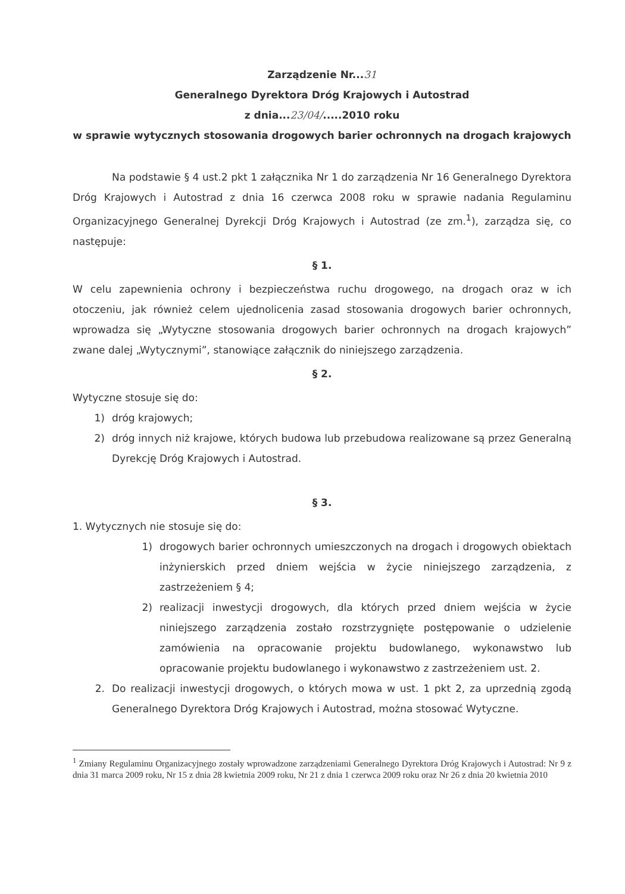Zarządzenie Nr...31
Generalnego Dyrektora Dróg Krajowych i Autostrad
z dnia...23/04/.....2010 roku
w sprawie wytycznych stosowania drogowych barier ochronnych na drogach krajowych
Na podstawie § 4 ust.2 pkt 1 załącznika Nr 1 do zarządzenia Nr 16 Generalnego Dyrektora Dróg Krajowych i Autostrad z dnia 16 czerwca 2008 roku w sprawie nadania Regulaminu Organizacyjnego Generalnej Dyrekcji Dróg Krajowych i Autostrad (ze zm.<sup>1</sup>), zarządza się, co następuje:
§ 1.
W celu zapewnienia ochrony i bezpieczeństwa ruchu drogowego, na drogach oraz w ich otoczeniu, jak również celem ujednolicenia zasad stosowania drogowych barier ochronnych, wprowadza się „Wytyczne stosowania drogowych barier ochronnych na drogach krajowych” zwane dalej „Wytycznymi”, stanowiące załącznik do niniejszego zarządzenia.
§ 2.
Wytyczne stosuje się do:
1) dróg krajowych;
2) dróg innych niż krajowe, których budowa lub przebudowa realizowane są przez Generalną Dyrekcję Dróg Krajowych i Autostrad.
§ 3.
1. Wytycznych nie stosuje się do:
1) drogowych barier ochronnych umieszczonych na drogach i drogowych obiektach inżynierskich przed dniem wejścia w życie niniejszego zarządzenia, z zastrzeżeniem § 4;
2) realizacji inwestycji drogowych, dla których przed dniem wejścia w życie niniejszego zarządzenia zostało rozstrzygnięte postępowanie o udzielenie zamówienia na opracowanie projektu budowlanego, wykonawstwo lub opracowanie projektu budowlanego i wykonawstwo z zastrzeżeniem ust. 2.
2. Do realizacji inwestycji drogowych, o których mowa w ust. 1 pkt 2, za uprzednią zgodą Generalnego Dyrektora Dróg Krajowych i Autostrad, można stosować Wytyczne.
<sup>1</sup> Zmiany Regulaminu Organizacyjnego zostały wprowadzone zarządzeniami Generalnego Dyrektora Dróg Krajowych i Autostrad: Nr 9 z dnia 31 marca 2009 roku, Nr 15 z dnia 28 kwietnia 2009 roku, Nr 21 z dnia 1 czerwca 2009 roku oraz Nr 26 z dnia 20 kwietnia 2010